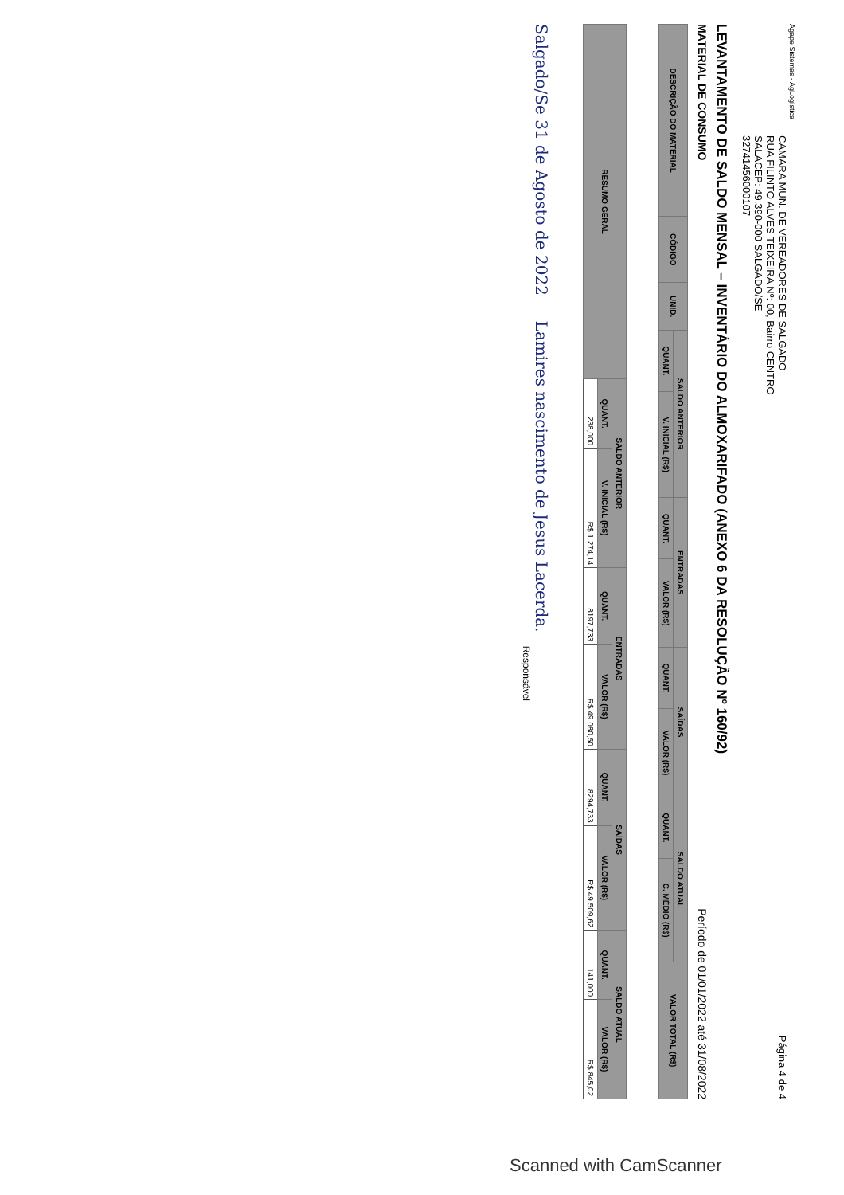Agape Sistemas - AgLogística
CAMARA MUN. DE VEREADORES DE SALGADO
RUA FILINTO ALVES TEIXEIRA Nº: 00, Bairro CENTRO
SALACEP: 49.390-000 SALGADO/SE
32741456000107
Página 4 de 4
LEVANTAMENTO DE SALDO MENSAL – INVENTÁRIO DO ALMOXARIFADO (ANEXO 6 DA RESOLUÇÃO Nº 160/92)
MATERIAL DE CONSUMO Período de 01/01/2022 até 31/08/2022
| DESCRIÇÃO DO MATERIAL | CÓDIGO | UNID. | SALDO ANTERIOR | | ENTRADAS | | SAÍDAS | | SALDO ATUAL | | VALOR TOTAL (R$) |
| --- | --- | --- | --- | --- | --- | --- | --- | --- | --- | --- | --- |
| | | | QUANT. | V. INICIAL (R$) | QUANT. | VALOR (R$) | QUANT. | VALOR (R$) | QUANT. | C. MÉDIO (R$) | |
| RESUMO GERAL | SALDO ANTERIOR | | ENTRADAS | | SAÍDAS | | SALDO ATUAL | |
| --- | --- | --- | --- | --- | --- | --- | --- | --- |
| | QUANT. | V. INICIAL (R$) | QUANT. | VALOR (R$) | QUANT. | VALOR (R$) | QUANT. | VALOR (R$) |
| | 238,000 | R$ 1.274,14 | 8197,733 | R$ 49.080,50 | 8294,733 | R$ 49.509,62 | 141,000 | R$ 845,02 |
Salgado/Se 31 de Agosto de 2022 Lamires nascimento de Jesus Lacerda.
Responsável
Scanned with CamScanner